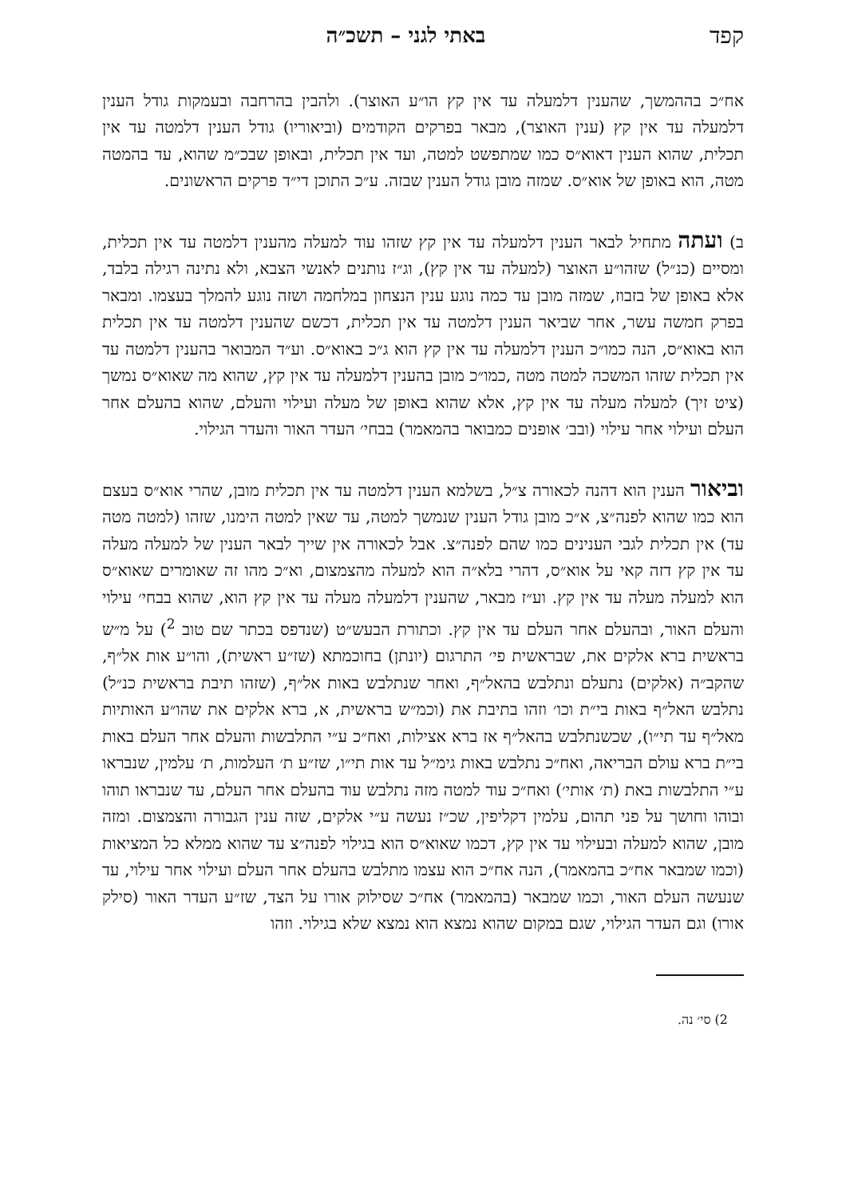קפד באתי לגני – תשכ״ה
אח״כ בההמשך, שהענין דלמעלה עד אין קץ הו״ע האוצר). ולהבין בהרחבה ובעמקות גודל הענין דלמעלה עד אין קץ (ענין האוצר), מבאר בפרקים הקודמים (וביאוריו) גודל הענין דלמטה עד אין תכלית, שהוא הענין דאוא״ס כמו שמתפשט למטה, ועד אין תכלית, ובאופן שבכ״מ שהוא, עד בהמטה מטה, הוא באופן של אוא״ס. שמזה מובן גודל הענין שבזה. ע״כ התוכן די״ד פרקים הראשונים.
ב) ועתה מתחיל לבאר הענין דלמעלה עד אין קץ שזהו עוד למעלה מהענין דלמטה עד אין תכלית, ומסיים (כנ״ל) שזהו״ע האוצר (למעלה עד אין קץ), וג״ז נותנים לאנשי הצבא, ולא נתינה רגילה בלבד, אלא באופן של בזבוז, שמזה מובן עד כמה נוגע ענין הנצחון במלחמה ושזה נוגע להמלך בעצמו. ומבאר בפרק חמשה עשר, אחר שביאר הענין דלמטה עד אין תכלית, דכשם שהענין דלמטה עד אין תכלית הוא באוא״ס, הנה כמו״כ הענין דלמעלה עד אין קץ הוא ג״כ באוא״ס. וע״ד המבואר בהענין דלמטה עד אין תכלית שזהו המשכה למטה מטה ,כמו״כ מובן בהענין דלמעלה עד אין קץ, שהוא מה שאוא״ס נמשך (ציט זיך) למעלה מעלה עד אין קץ, אלא שהוא באופן של מעלה ועילוי והעלם, שהוא בהעלם אחר העלם ועילוי אחר עילוי (ובב׳ אופנים כמבואר בהמאמר) בבחי׳ העדר האור והעדר הגילוי.
וביאור הענין הוא דהנה לכאורה צ״ל, בשלמא הענין דלמטה עד אין תכלית מובן, שהרי אוא״ס בעצם הוא כמו שהוא לפנה״צ, א״כ מובן גודל הענין שנמשך למטה, עד שאין למטה הימנו, שזהו (למטה מטה עד) אין תכלית לגבי הענינים כמו שהם לפנה״צ. אבל לכאורה אין שייך לבאר הענין של למעלה מעלה עד אין קץ דזה קאי על אוא״ס, דהרי בלא״ה הוא למעלה מהצמצום, וא״כ מהו זה שאומרים שאוא״ס הוא למעלה מעלה עד אין קץ. וע״ז מבאר, שהענין דלמעלה מעלה עד אין קץ הוא, שהוא בבחי׳ עילוי והעלם האור, ובהעלם אחר העלם עד אין קץ. וכתורת הבעש״ט (שנדפס בכתר שם טוב <sup>2</sup>) על מ״ש בראשית ברא אלקים את, שבראשית פי׳ התרגום (יונתן) בחוכמתא (שז״ע ראשית), והו״ע אות אל״ף, שהקב״ה (אלקים) נתעלם ונתלבש בהאל״ף, ואחר שנתלבש באות אל״ף, (שזהו תיבת בראשית כנ״ל) נתלבש האל״ף באות בי״ת וכו׳ וזהו בתיבת את (וכמ״ש בראשית, א, ברא אלקים את שהו״ע האותיות מאל״ף עד תי״ו), שכשנתלבש בהאל״ף אז ברא אצילות, ואח״כ ע״י התלבשות והעלם אחר העלם באות בי״ת ברא עולם הבריאה, ואח״כ נתלבש באות גימ״ל עד אות תי״ו, שז״ע ת׳ העלמות, ת׳ עלמין, שנבראו ע״י התלבשות באת (ת׳ אותי׳) ואח״כ עוד למטה מזה נתלבש עוד בהעלם אחר העלם, עד שנבראו תוהו ובוהו וחושך על פני תהום, עלמין דקליפין, שכ״ז נעשה ע״י אלקים, שזה ענין הגבורה והצמצום. ומזה מובן, שהוא למעלה ובעילוי עד אין קץ, דכמו שאוא״ס הוא בגילוי לפנה״צ עד שהוא ממלא כל המציאות (וכמו שמבאר אח״כ בהמאמר), הנה אח״כ הוא עצמו מתלבש בהעלם אחר העלם ועילוי אחר עילוי, עד שנעשה העלם האור, וכמו שמבאר (בהמאמר) אח״כ שסילוק אורו על הצד, שז״ע העדר האור (סילק אורו) וגם העדר הגילוי, שגם במקום שהוא נמצא הוא נמצא שלא בגילוי. וזהו
2) סי׳ נה.